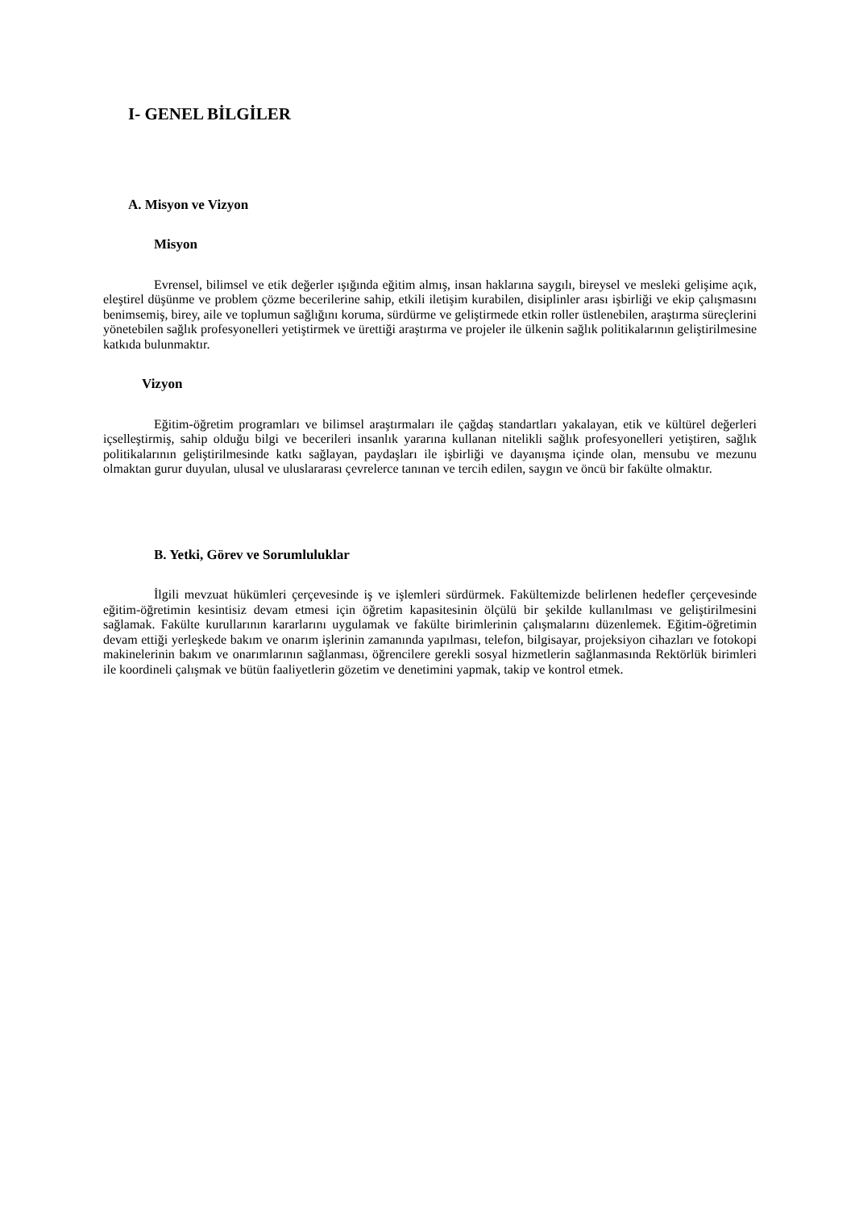I- GENEL BİLGİLER
A. Misyon ve Vizyon
Misyon
Evrensel, bilimsel ve etik değerler ışığında eğitim almış, insan haklarına saygılı, bireysel ve mesleki gelişime açık, eleştirel düşünme ve problem çözme becerilerine sahip, etkili iletişim kurabilen, disiplinler arası işbirliği ve ekip çalışmasını benimsemiş, birey, aile ve toplumun sağlığını koruma, sürdürme ve geliştirmede etkin roller üstlenebilen, araştırma süreçlerini yönetebilen sağlık profesyonelleri yetiştirmek ve ürettiği araştırma ve projeler ile ülkenin sağlık politikalarının geliştirilmesine katkıda bulunmaktır.
Vizyon
Eğitim-öğretim programları ve bilimsel araştırmaları ile çağdaş standartları yakalayan, etik ve kültürel değerleri içselleştirmiş, sahip olduğu bilgi ve becerileri insanlık yararına kullanan nitelikli sağlık profesyonelleri yetiştiren, sağlık politikalarının geliştirilmesinde katkı sağlayan, paydaşları ile işbirliği ve dayanışma içinde olan, mensubu ve mezunu olmaktan gurur duyulan, ulusal ve uluslararası çevrelerce tanınan ve tercih edilen, saygın ve öncü bir fakülte olmaktır.
B. Yetki, Görev ve Sorumluluklar
İlgili mevzuat hükümleri çerçevesinde iş ve işlemleri sürdürmek. Fakültemizde belirlenen hedefler çerçevesinde eğitim-öğretimin kesintisiz devam etmesi için öğretim kapasitesinin ölçülü bir şekilde kullanılması ve geliştirilmesini sağlamak. Fakülte kurullarının kararlarını uygulamak ve fakülte birimlerinin çalışmalarını düzenlemek. Eğitim-öğretimin devam ettiği yerleşkede bakım ve onarım işlerinin zamanında yapılması, telefon, bilgisayar, projeksiyon cihazları ve fotokopi makinelerinin bakım ve onarımlarının sağlanması, öğrencilere gerekli sosyal hizmetlerin sağlanmasında Rektörlük birimleri ile koordineli çalışmak ve bütün faaliyetlerin gözetim ve denetimini yapmak, takip ve kontrol etmek.